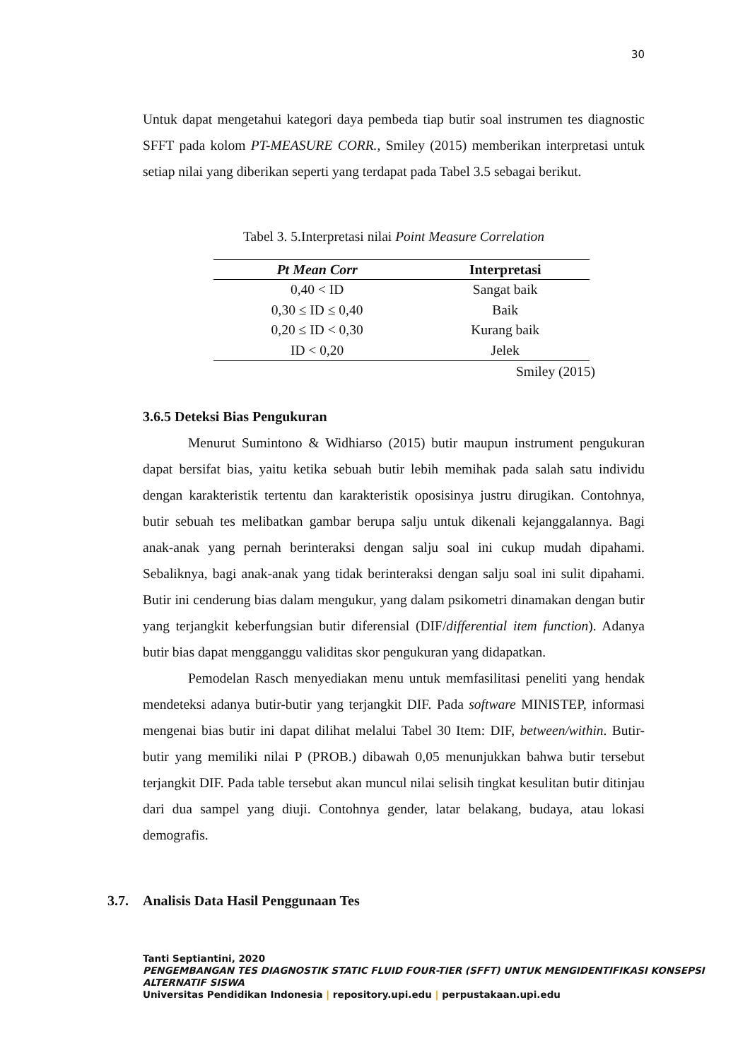30
Untuk dapat mengetahui kategori daya pembeda tiap butir soal instrumen tes diagnostic SFFT pada kolom PT-MEASURE CORR., Smiley (2015) memberikan interpretasi untuk setiap nilai yang diberikan seperti yang terdapat pada Tabel 3.5 sebagai berikut.
Tabel 3. 5.Interpretasi nilai Point Measure Correlation
| Pt Mean Corr | Interpretasi |
| --- | --- |
| 0,40 < ID | Sangat baik |
| 0,30 ≤ ID ≤ 0,40 | Baik |
| 0,20 ≤ ID < 0,30 | Kurang baik |
| ID < 0,20 | Jelek |
Smiley (2015)
3.6.5 Deteksi Bias Pengukuran
Menurut Sumintono & Widhiarso (2015) butir maupun instrument pengukuran dapat bersifat bias, yaitu ketika sebuah butir lebih memihak pada salah satu individu dengan karakteristik tertentu dan karakteristik oposisinya justru dirugikan. Contohnya, butir sebuah tes melibatkan gambar berupa salju untuk dikenali kejanggalannya. Bagi anak-anak yang pernah berinteraksi dengan salju soal ini cukup mudah dipahami. Sebaliknya, bagi anak-anak yang tidak berinteraksi dengan salju soal ini sulit dipahami. Butir ini cenderung bias dalam mengukur, yang dalam psikometri dinamakan dengan butir yang terjangkit keberfungsian butir diferensial (DIF/differential item function). Adanya butir bias dapat mengganggu validitas skor pengukuran yang didapatkan.
Pemodelan Rasch menyediakan menu untuk memfasilitasi peneliti yang hendak mendeteksi adanya butir-butir yang terjangkit DIF. Pada software MINISTEP, informasi mengenai bias butir ini dapat dilihat melalui Tabel 30 Item: DIF, between/within. Butir-butir yang memiliki nilai P (PROB.) dibawah 0,05 menunjukkan bahwa butir tersebut terjangkit DIF. Pada table tersebut akan muncul nilai selisih tingkat kesulitan butir ditinjau dari dua sampel yang diuji. Contohnya gender, latar belakang, budaya, atau lokasi demografis.
3.7. Analisis Data Hasil Penggunaan Tes
Tanti Septiantini, 2020
PENGEMBANGAN TES DIAGNOSTIK STATIC FLUID FOUR-TIER (SFFT) UNTUK MENGIDENTIFIKASI KONSEPSI ALTERNATIF SISWA
Universitas Pendidikan Indonesia | repository.upi.edu | perpustakaan.upi.edu